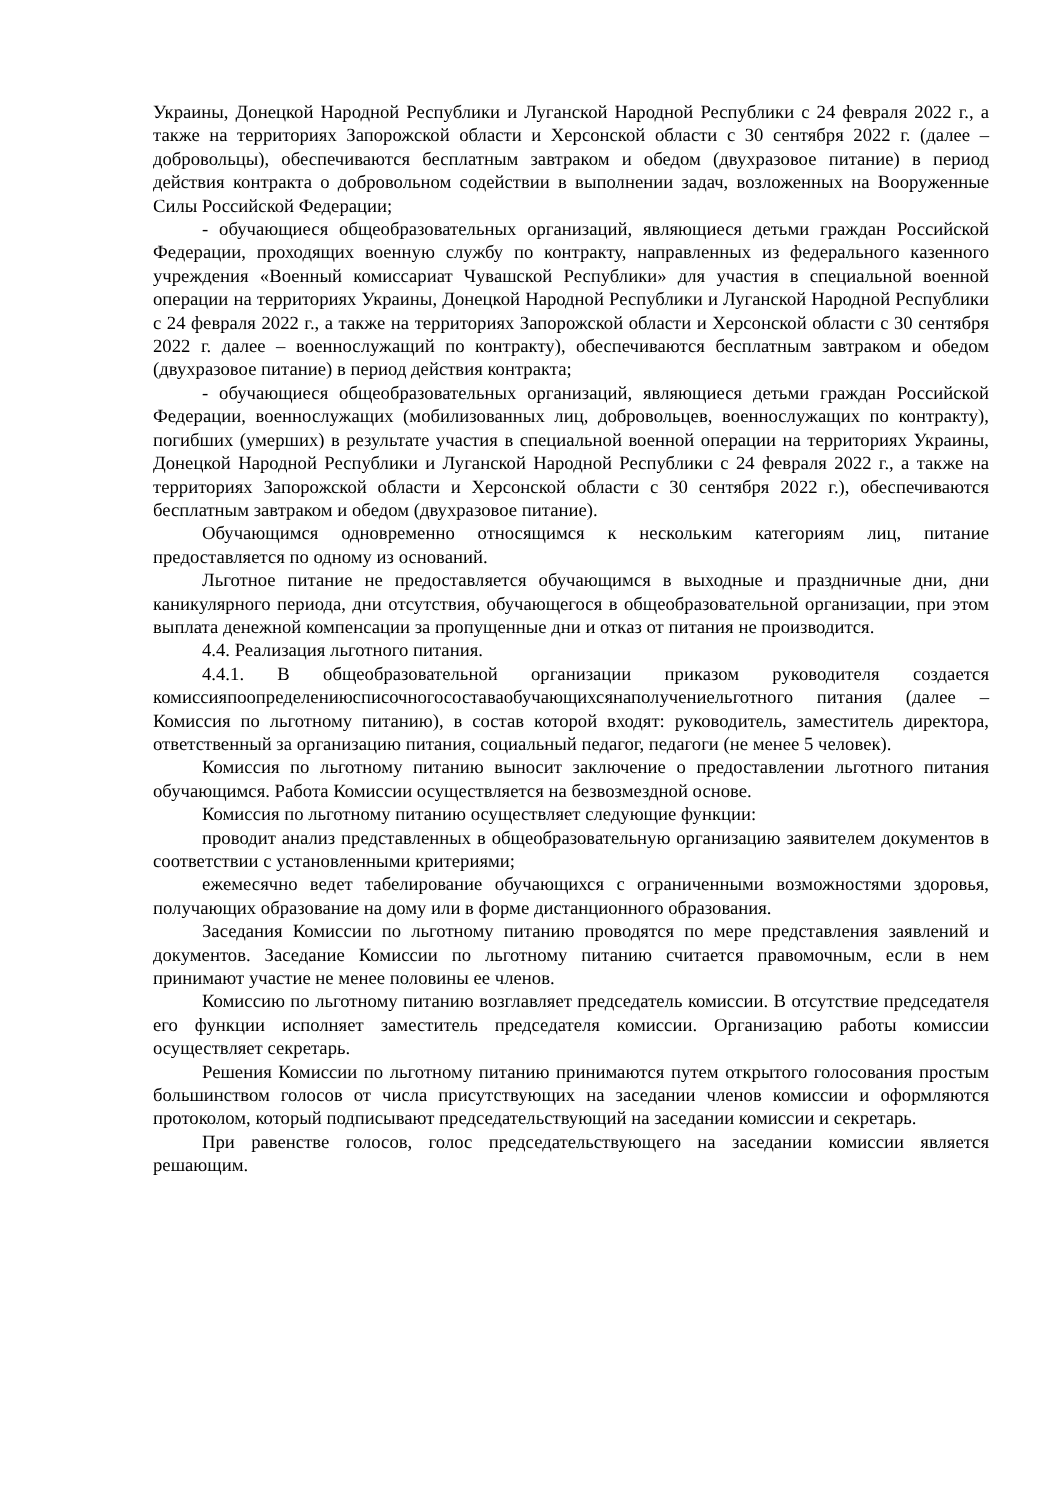Украины, Донецкой Народной Республики и Луганской Народной Республики с 24 февраля 2022 г., а также на территориях Запорожской области и Херсонской области с 30 сентября 2022 г. (далее – добровольцы), обеспечиваются бесплатным завтраком и обедом (двухразовое питание) в период действия контракта о добровольном содействии в выполнении задач, возложенных на Вооруженные Силы Российской Федерации;
- обучающиеся общеобразовательных организаций, являющиеся детьми граждан Российской Федерации, проходящих военную службу по контракту, направленных из федерального казенного учреждения «Военный комиссариат Чувашской Республики» для участия в специальной военной операции на территориях Украины, Донецкой Народной Республики и Луганской Народной Республики с 24 февраля 2022 г., а также на территориях Запорожской области и Херсонской области с 30 сентября 2022 г. далее – военнослужащий по контракту), обеспечиваются бесплатным завтраком и обедом (двухразовое питание) в период действия контракта;
- обучающиеся общеобразовательных организаций, являющиеся детьми граждан Российской Федерации, военнослужащих (мобилизованных лиц, добровольцев, военнослужащих по контракту), погибших (умерших) в результате участия в специальной военной операции на территориях Украины, Донецкой Народной Республики и Луганской Народной Республики с 24 февраля 2022 г., а также на территориях Запорожской области и Херсонской области с 30 сентября 2022 г.), обеспечиваются бесплатным завтраком и обедом (двухразовое питание).
Обучающимся одновременно относящимся к нескольким категориям лиц, питание предоставляется по одному из оснований.
Льготное питание не предоставляется обучающимся в выходные и праздничные дни, дни каникулярного периода, дни отсутствия, обучающегося в общеобразовательной организации, при этом выплата денежной компенсации за пропущенные дни и отказ от питания не производится.
4.4. Реализация льготного питания.
4.4.1. В общеобразовательной организации приказом руководителя создается комиссияпоопределениюсписочногосоставаобучающихсянаполучениельготного питания (далее – Комиссия по льготному питанию), в состав которой входят: руководитель, заместитель директора, ответственный за организацию питания, социальный педагог, педагоги (не менее 5 человек).
Комиссия по льготному питанию выносит заключение о предоставлении льготного питания обучающимся. Работа Комиссии осуществляется на безвозмездной основе.
Комиссия по льготному питанию осуществляет следующие функции:
проводит анализ представленных в общеобразовательную организацию заявителем документов в соответствии с установленными критериями;
ежемесячно ведет табелирование обучающихся с ограниченными возможностями здоровья, получающих образование на дому или в форме дистанционного образования.
Заседания Комиссии по льготному питанию проводятся по мере представления заявлений и документов. Заседание Комиссии по льготному питанию считается правомочным, если в нем принимают участие не менее половины ее членов.
Комиссию по льготному питанию возглавляет председатель комиссии. В отсутствие председателя его функции исполняет заместитель председателя комиссии. Организацию работы комиссии осуществляет секретарь.
Решения Комиссии по льготному питанию принимаются путем открытого голосования простым большинством голосов от числа присутствующих на заседании членов комиссии и оформляются протоколом, который подписывают председательствующий на заседании комиссии и секретарь.
При равенстве голосов, голос председательствующего на заседании комиссии является решающим.